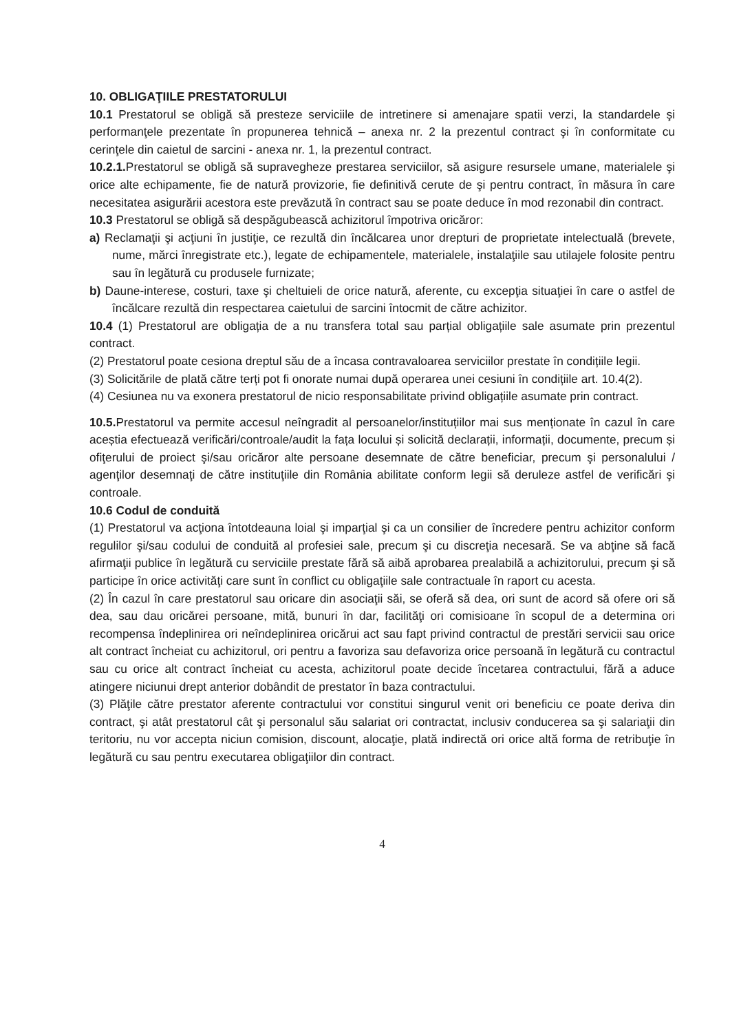10. OBLIGAŢIILE PRESTATORULUI
10.1 Prestatorul se obligă să presteze serviciile de intretinere si amenajare spatii verzi, la standardele şi performanţele prezentate în propunerea tehnică – anexa nr. 2 la prezentul contract şi în conformitate cu cerinţele din caietul de sarcini - anexa nr. 1, la prezentul contract.
10.2.1. Prestatorul se obligă să supravegheze prestarea serviciilor, să asigure resursele umane, materialele şi orice alte echipamente, fie de natură provizorie, fie definitivă cerute de şi pentru contract, în măsura în care necesitatea asigurării acestora este prevăzută în contract sau se poate deduce în mod rezonabil din contract.
10.3 Prestatorul se obligă să despăgubească achizitorul împotriva oricăror:
a) Reclamaţii şi acţiuni în justiţie, ce rezultă din încălcarea unor drepturi de proprietate intelectuală (brevete, nume, mărci înregistrate etc.), legate de echipamentele, materialele, instalaţiile sau utilajele folosite pentru sau în legătură cu produsele furnizate;
b) Daune-interese, costuri, taxe şi cheltuieli de orice natură, aferente, cu excepţia situaţiei în care o astfel de încălcare rezultă din respectarea caietului de sarcini întocmit de către achizitor.
10.4 (1) Prestatorul are obligația de a nu transfera total sau parțial obligațiile sale asumate prin prezentul contract.
(2) Prestatorul poate cesiona dreptul său de a încasa contravaloarea serviciilor prestate în condițiile legii.
(3) Solicitările de plată către terți pot fi onorate numai după operarea unei cesiuni în condițiile art. 10.4(2).
(4) Cesiunea nu va exonera prestatorul de nicio responsabilitate privind obligațiile asumate prin contract.
10.5. Prestatorul va permite accesul neîngradit al persoanelor/instituțiilor mai sus menționate în cazul în care aceștia efectuează verificări/controale/audit la fața locului și solicită declarații, informații, documente, precum și ofiţerului de proiect şi/sau oricăror alte persoane desemnate de către beneficiar, precum şi personalului / agenţilor desemnaţi de către instituţiile din România abilitate conform legii să deruleze astfel de verificări şi controale.
10.6 Codul de conduită
(1) Prestatorul va acţiona întotdeauna loial şi imparţial şi ca un consilier de încredere pentru achizitor conform regulilor şi/sau codului de conduită al profesiei sale, precum şi cu discreţia necesară. Se va abţine să facă afirmaţii publice în legătură cu serviciile prestate fără să aibă aprobarea prealabilă a achizitorului, precum şi să participe în orice activităţi care sunt în conflict cu obligaţiile sale contractuale în raport cu acesta.
(2) În cazul în care prestatorul sau oricare din asociaţii săi, se oferă să dea, ori sunt de acord să ofere ori să dea, sau dau oricărei persoane, mită, bunuri în dar, facilităţi ori comisioane în scopul de a determina ori recompensa îndeplinirea ori neîndeplinirea oricărui act sau fapt privind contractul de prestări servicii sau orice alt contract încheiat cu achizitorul, ori pentru a favoriza sau defavoriza orice persoană în legătură cu contractul sau cu orice alt contract încheiat cu acesta, achizitorul poate decide încetarea contractului, fără a aduce atingere niciunui drept anterior dobândit de prestator în baza contractului.
(3) Plăţile către prestator aferente contractului vor constitui singurul venit ori beneficiu ce poate deriva din contract, şi atât prestatorul cât şi personalul său salariat ori contractat, inclusiv conducerea sa şi salariaţii din teritoriu, nu vor accepta niciun comision, discount, alocaţie, plată indirectă ori orice altă forma de retribuţie în legătură cu sau pentru executarea obligaţiilor din contract.
4